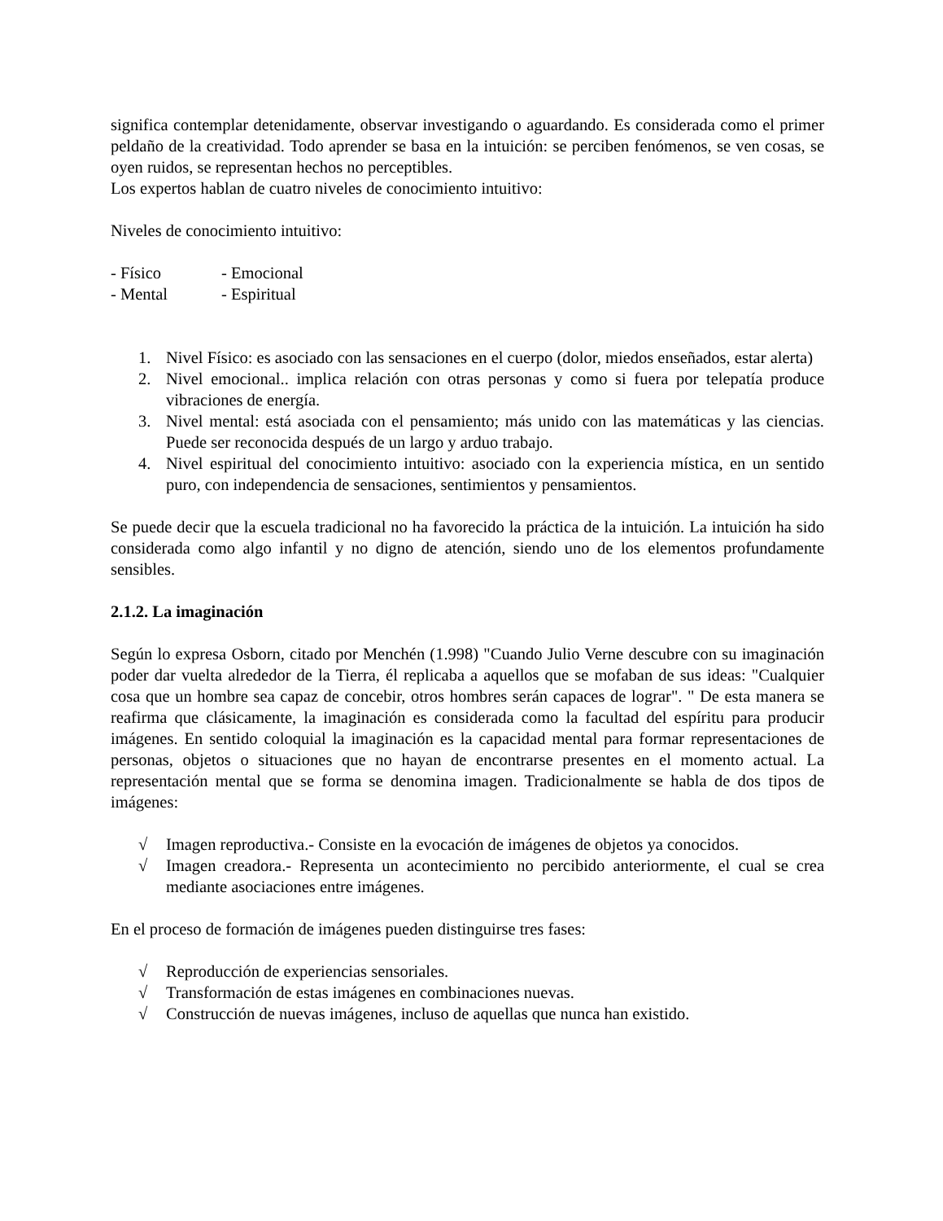significa contemplar detenidamente, observar investigando o aguardando. Es considerada como el primer peldaño de la creatividad. Todo aprender se basa en la intuición: se perciben fenómenos, se ven cosas, se oyen ruidos, se representan hechos no perceptibles.
Los expertos hablan de cuatro niveles de conocimiento intuitivo:
Niveles de conocimiento intuitivo:
- Físico - Emocional - Mental - Espiritual
1. Nivel Físico: es asociado con las sensaciones en el cuerpo (dolor, miedos enseñados, estar alerta)
2. Nivel emocional.. implica relación con otras personas y como si fuera por telepatía produce vibraciones de energía.
3. Nivel mental: está asociada con el pensamiento; más unido con las matemáticas y las ciencias. Puede ser reconocida después de un largo y arduo trabajo.
4. Nivel espiritual del conocimiento intuitivo: asociado con la experiencia mística, en un sentido puro, con independencia de sensaciones, sentimientos y pensamientos.
Se puede decir que la escuela tradicional no ha favorecido la práctica de la intuición. La intuición ha sido considerada como algo infantil y no digno de atención, siendo uno de los elementos profundamente sensibles.
2.1.2. La imaginación
Según lo expresa Osborn, citado por Menchén (1.998) "Cuando Julio Verne descubre con su imaginación poder dar vuelta alrededor de la Tierra, él replicaba a aquellos que se mofaban de sus ideas: "Cualquier cosa que un hombre sea capaz de concebir, otros hombres serán capaces de lograr". " De esta manera se reafirma que clásicamente, la imaginación es considerada como la facultad del espíritu para producir imágenes. En sentido coloquial la imaginación es la capacidad mental para formar representaciones de personas, objetos o situaciones que no hayan de encontrarse presentes en el momento actual. La representación mental que se forma se denomina imagen. Tradicionalmente se habla de dos tipos de imágenes:
√ Imagen reproductiva.- Consiste en la evocación de imágenes de objetos ya conocidos.
√ Imagen creadora.- Representa un acontecimiento no percibido anteriormente, el cual se crea mediante asociaciones entre imágenes.
En el proceso de formación de imágenes pueden distinguirse tres fases:
√ Reproducción de experiencias sensoriales.
√ Transformación de estas imágenes en combinaciones nuevas.
√ Construcción de nuevas imágenes, incluso de aquellas que nunca han existido.